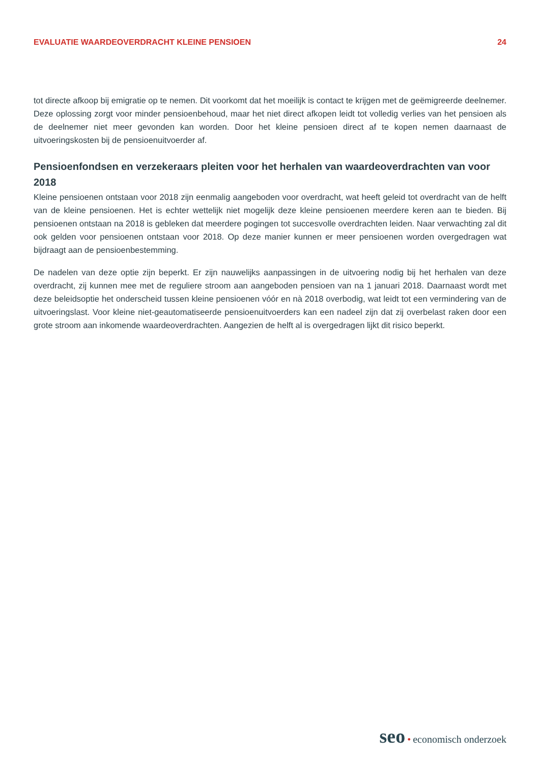EVALUATIE WAARDEOVERDRACHT KLEINE PENSIOEN
24
tot directe afkoop bij emigratie op te nemen. Dit voorkomt dat het moeilijk is contact te krijgen met de geëmigreerde deelnemer. Deze oplossing zorgt voor minder pensioenbehoud, maar het niet direct afkopen leidt tot volledig verlies van het pensioen als de deelnemer niet meer gevonden kan worden. Door het kleine pensioen direct af te kopen nemen daarnaast de uitvoeringskosten bij de pensioenuitvoerder af.
Pensioenfondsen en verzekeraars pleiten voor het herhalen van waardeoverdrachten van voor 2018
Kleine pensioenen ontstaan voor 2018 zijn eenmalig aangeboden voor overdracht, wat heeft geleid tot overdracht van de helft van de kleine pensioenen. Het is echter wettelijk niet mogelijk deze kleine pensioenen meerdere keren aan te bieden. Bij pensioenen ontstaan na 2018 is gebleken dat meerdere pogingen tot succesvolle overdrachten leiden. Naar verwachting zal dit ook gelden voor pensioenen ontstaan voor 2018. Op deze manier kunnen er meer pensioenen worden overgedragen wat bijdraagt aan de pensioenbestemming.
De nadelen van deze optie zijn beperkt. Er zijn nauwelijks aanpassingen in de uitvoering nodig bij het herhalen van deze overdracht, zij kunnen mee met de reguliere stroom aan aangeboden pensioen van na 1 januari 2018. Daarnaast wordt met deze beleidsoptie het onderscheid tussen kleine pensioenen vóór en nà 2018 overbodig, wat leidt tot een vermindering van de uitvoeringslast. Voor kleine niet-geautomatiseerde pensioenuitvoerders kan een nadeel zijn dat zij overbelast raken door een grote stroom aan inkomende waardeoverdrachten. Aangezien de helft al is overgedragen lijkt dit risico beperkt.
seo • economisch onderzoek